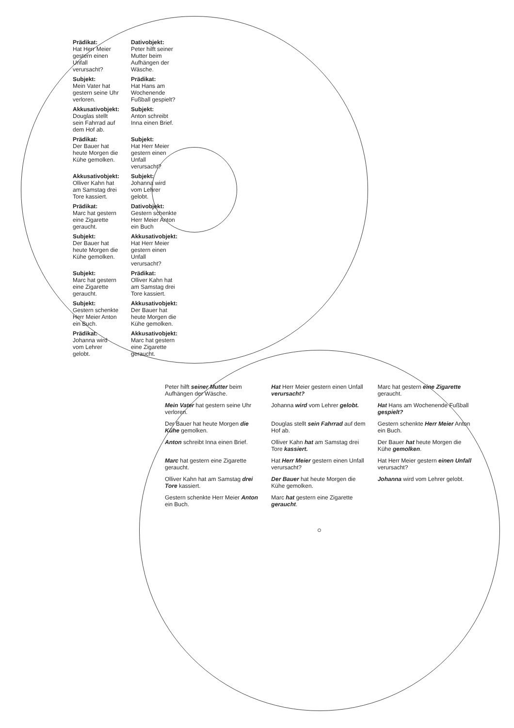Prädikat:
Hat Herr Meier gestern einen Unfall verursacht?
Dativobjekt:
Peter hilft seiner Mutter beim Aufhängen der Wäsche.
Subjekt:
Mein Vater hat gestern seine Uhr verloren.
Prädikat:
Hat Hans am Wochenende Fußball gespielt?
Akkusativobjekt:
Douglas stellt sein Fahrrad auf dem Hof ab.
Subjekt:
Anton schreibt Inna einen Brief.
Prädikat:
Der Bauer hat heute Morgen die Kühe gemolken.
Subjekt:
Hat Herr Meier gestern einen Unfall verursacht?
Akkusativobjekt:
Olliver Kahn hat am Samstag drei Tore kassiert.
Subjekt:
Johanna wird vom Lehrer gelobt.
Prädikat:
Marc hat gestern eine Zigarette geraucht.
Dativobjekt:
Gestern schenkte Herr Meier Anton ein Buch
Subjekt:
Der Bauer hat heute Morgen die Kühe gemolken.
Akkusativobjekt:
Hat Herr Meier gestern einen Unfall verursacht?
Subjekt:
Marc hat gestern eine Zigarette geraucht.
Prädikat:
Olliver Kahn hat am Samstag drei Tore kassiert.
Subjekt:
Gestern schenkte Herr Meier Anton ein Buch.
Akkusativobjekt:
Der Bauer hat heute Morgen die Kühe gemolken.
Prädikat:
Johanna wird vom Lehrer gelobt.
Akkusativobjekt:
Marc hat gestern eine Zigarette geraucht.
Peter hilft seiner Mutter beim Aufhängen der Wäsche.
Hat Herr Meier gestern einen Unfall verursacht?
Marc hat gestern eine Zigarette geraucht.
Mein Vater hat gestern seine Uhr verloren.
Johanna wird vom Lehrer gelobt.
Hat Hans am Wochenende Fußball gespielt?
Der Bauer hat heute Morgen die Kühe gemolken.
Douglas stellt sein Fahrrad auf dem Hof ab.
Gestern schenkte Herr Meier Anton ein Buch.
Anton schreibt Inna einen Brief.
Olliver Kahn hat am Samstag drei Tore kassiert.
Der Bauer hat heute Morgen die Kühe gemolken.
Marc hat gestern eine Zigarette geraucht.
Hat Herr Meier gestern einen Unfall verursacht?
Hat Herr Meier gestern einen Unfall verursacht?
Olliver Kahn hat am Samstag drei Tore kassiert.
Der Bauer hat heute Morgen die Kühe gemolken.
Johanna wird vom Lehrer gelobt.
Gestern schenkte Herr Meier Anton ein Buch.
Marc hat gestern eine Zigarette geraucht.